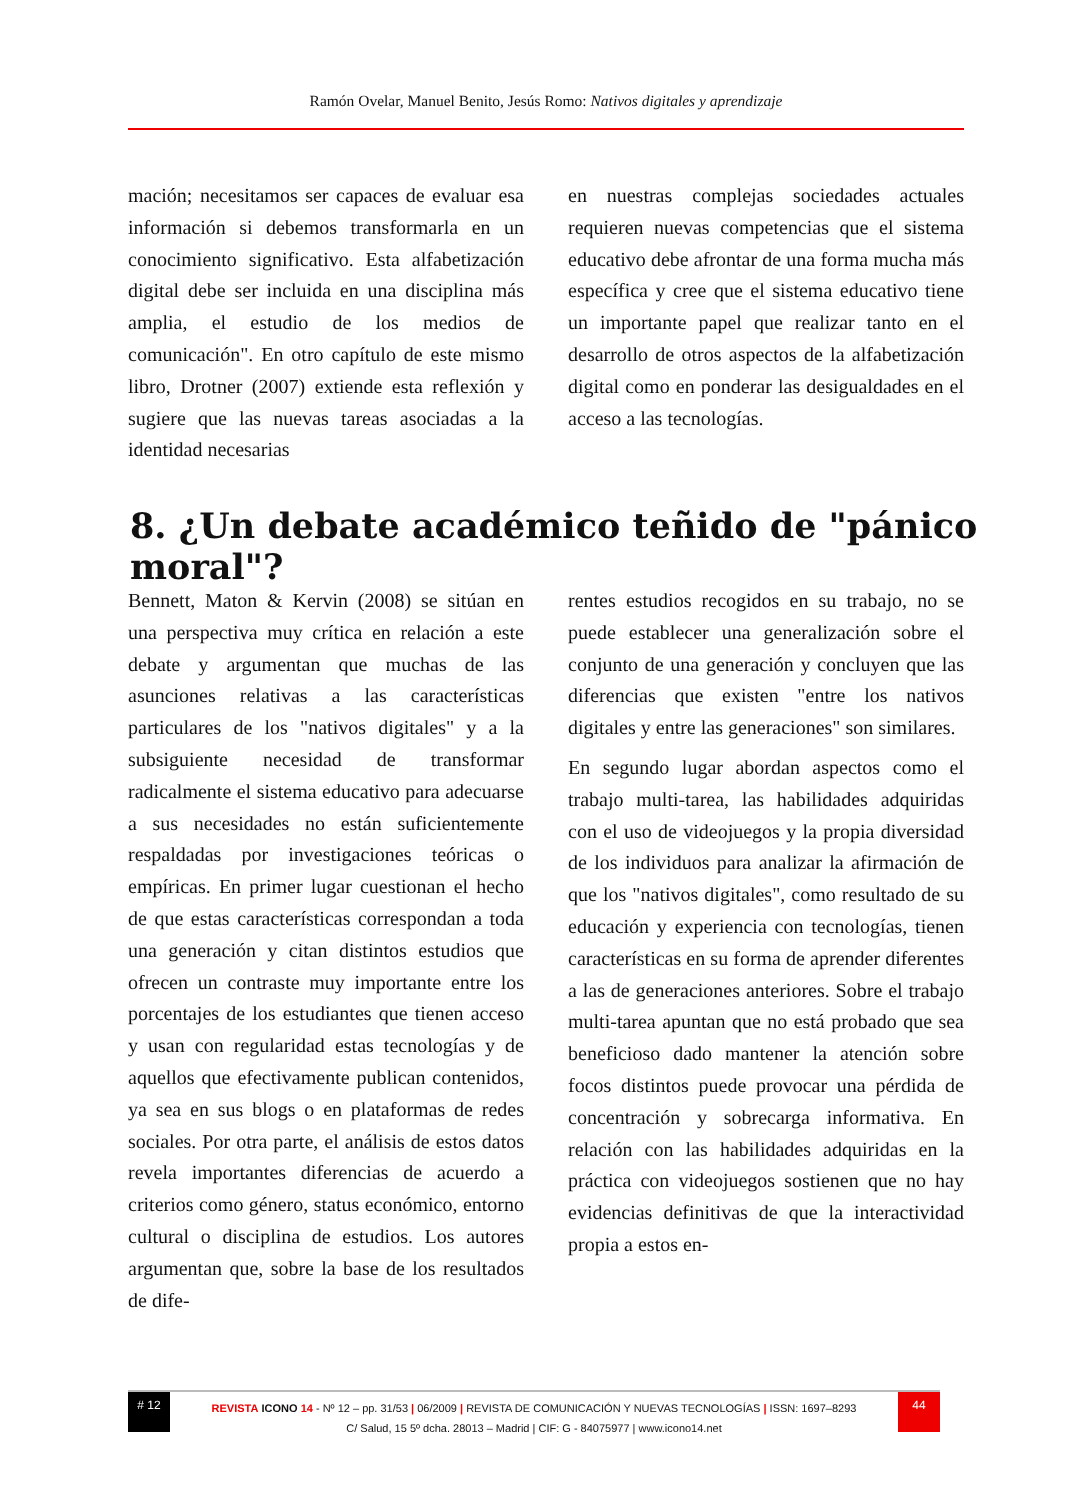Ramón Ovelar, Manuel Benito, Jesús Romo: Nativos digitales y aprendizaje
mación; necesitamos ser capaces de evaluar esa información si debemos transformarla en un conocimiento significativo. Esta alfabetización digital debe ser incluida en una disciplina más amplia, el estudio de los medios de comunicación". En otro capítulo de este mismo libro, Drotner (2007) extiende esta reflexión y sugiere que las nuevas tareas asociadas a la identidad necesarias
en nuestras complejas sociedades actuales requieren nuevas competencias que el sistema educativo debe afrontar de una forma mucha más específica y cree que el sistema educativo tiene un importante papel que realizar tanto en el desarrollo de otros aspectos de la alfabetización digital como en ponderar las desigualdades en el acceso a las tecnologías.
8. ¿Un debate académico teñido de "pánico moral"?
Bennett, Maton & Kervin (2008) se sitúan en una perspectiva muy crítica en relación a este debate y argumentan que muchas de las asunciones relativas a las características particulares de los "nativos digitales" y a la subsiguiente necesidad de transformar radicalmente el sistema educativo para adecuarse a sus necesidades no están suficientemente respaldadas por investigaciones teóricas o empíricas. En primer lugar cuestionan el hecho de que estas características correspondan a toda una generación y citan distintos estudios que ofrecen un contraste muy importante entre los porcentajes de los estudiantes que tienen acceso y usan con regularidad estas tecnologías y de aquellos que efectivamente publican contenidos, ya sea en sus blogs o en plataformas de redes sociales. Por otra parte, el análisis de estos datos revela importantes diferencias de acuerdo a criterios como género, status económico, entorno cultural o disciplina de estudios. Los autores argumentan que, sobre la base de los resultados de dife-
rentes estudios recogidos en su trabajo, no se puede establecer una generalización sobre el conjunto de una generación y concluyen que las diferencias que existen "entre los nativos digitales y entre las generaciones" son similares.
En segundo lugar abordan aspectos como el trabajo multi-tarea, las habilidades adquiridas con el uso de videojuegos y la propia diversidad de los individuos para analizar la afirmación de que los "nativos digitales", como resultado de su educación y experiencia con tecnologías, tienen características en su forma de aprender diferentes a las de generaciones anteriores. Sobre el trabajo multi-tarea apuntan que no está probado que sea beneficioso dado mantener la atención sobre focos distintos puede provocar una pérdida de concentración y sobrecarga informativa. En relación con las habilidades adquiridas en la práctica con videojuegos sostienen que no hay evidencias definitivas de que la interactividad propia a estos en-
# 12 44
REVISTA ICONO 14 - Nº 12 – pp. 31/53 | 06/2009 | REVISTA DE COMUNICACIÓN Y NUEVAS TECNOLOGÍAS | ISSN: 1697–8293
C/ Salud, 15 5º dcha. 28013 – Madrid | CIF: G - 84075977 | www.icono14.net